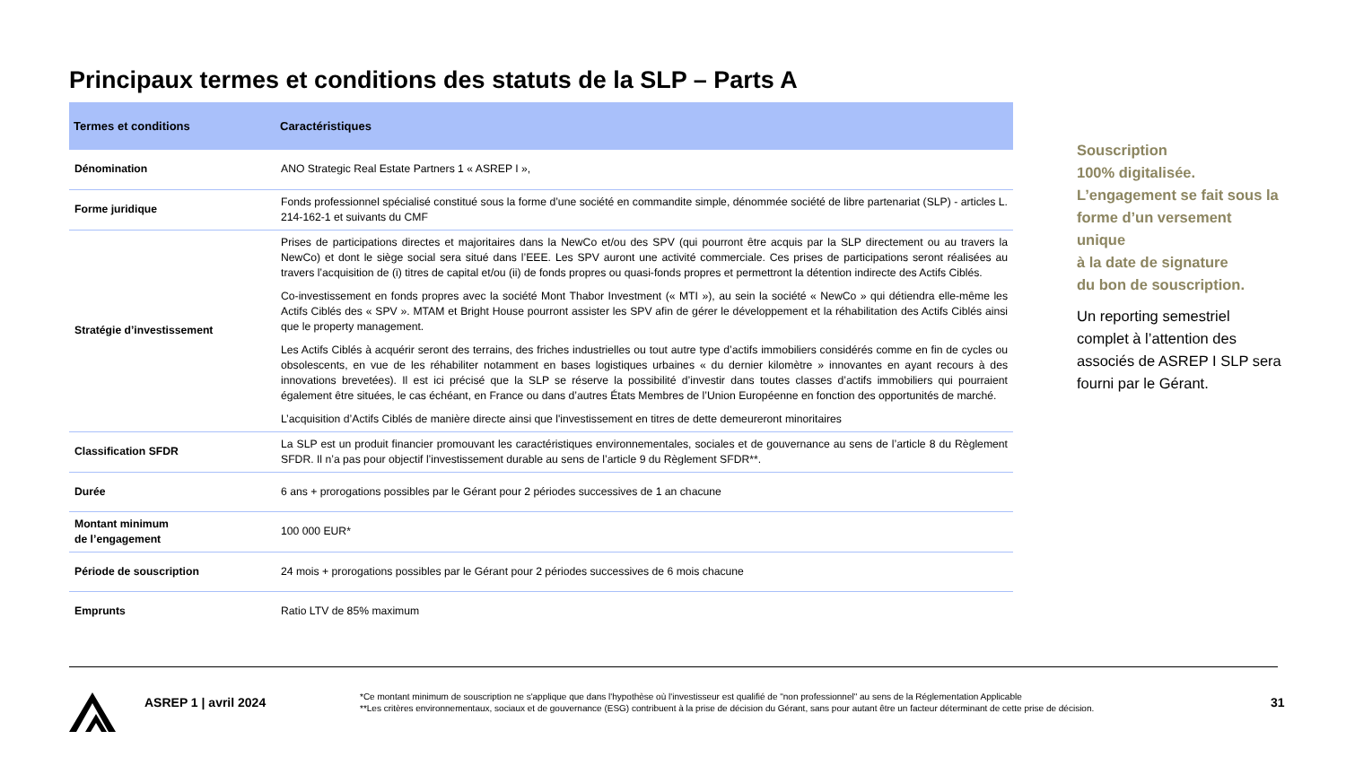Principaux termes et conditions des statuts de la SLP – Parts A
| Termes et conditions | Caractéristiques |
| --- | --- |
| Dénomination | ANO Strategic Real Estate Partners 1 « ASREP I », |
| Forme juridique | Fonds professionnel spécialisé constitué sous la forme d’une société en commandite simple, dénommée société de libre partenariat (SLP) - articles L. 214-162-1 et suivants du CMF |
| Stratégie d’investissement | Prises de participations directes et majoritaires dans la NewCo et/ou des SPV (qui pourront être acquis par la SLP directement ou au travers la NewCo) et dont le siège social sera situé dans l’EEE. Les SPV auront une activité commerciale. Ces prises de participations seront réalisées au travers l’acquisition de (i) titres de capital et/ou (ii) de fonds propres ou quasi-fonds propres et permettront la détention indirecte des Actifs Ciblés. Co-investissement en fonds propres avec la société Mont Thabor Investment (« MTI »), au sein la société « NewCo » qui détiendra elle-même les Actifs Ciblés des « SPV ». MTAM et Bright House pourront assister les SPV afin de gérer le développement et la réhabilitation des Actifs Ciblés ainsi que le property management. Les Actifs Ciblés à acquérir seront des terrains, des friches industrielles ou tout autre type d’actifs immobiliers considérés comme en fin de cycles ou obsolescents, en vue de les réhabiliter notamment en bases logistiques urbaines « du dernier kilomètre » innovantes en ayant recours à des innovations brevetées). Il est ici précisé que la SLP se réserve la possibilité d’investir dans toutes classes d’actifs immobiliers qui pourraient également être situées, le cas échéant, en France ou dans d’autres États Membres de l’Union Européenne en fonction des opportunités de marché. L’acquisition d’Actifs Ciblés de manière directe ainsi que l'investissement en titres de dette demeureront minoritaires |
| Classification SFDR | La SLP est un produit financier promouvant les caractéristiques environnementales, sociales et de gouvernance au sens de l’article 8 du Règlement SFDR. Il n’a pas pour objectif l’investissement durable au sens de l’article 9 du Règlement SFDR**. |
| Durée | 6 ans + prorogations possibles par le Gérant pour 2 périodes successives de 1 an chacune |
| Montant minimum de l’engagement | 100 000 EUR* |
| Période de souscription | 24 mois + prorogations possibles par le Gérant pour 2 périodes successives de 6 mois chacune |
| Emprunts | Ratio LTV de 85% maximum |
Souscription
100% digitalisée.
L’engagement se fait sous la forme d’un versement unique
à la date de signature
du bon de souscription.
Un reporting semestriel complet à l’attention des associés de ASREP I SLP sera fourni par le Gérant.
ASREP 1 | avril 2024
*Ce montant minimum de souscription ne s'applique que dans l'hypothèse où l'investisseur est qualifié de "non professionnel" au sens de la Réglementation Applicable
**Les critères environnementaux, sociaux et de gouvernance (ESG) contribuent à la prise de décision du Gérant, sans pour autant être un facteur déterminant de cette prise de décision.
31